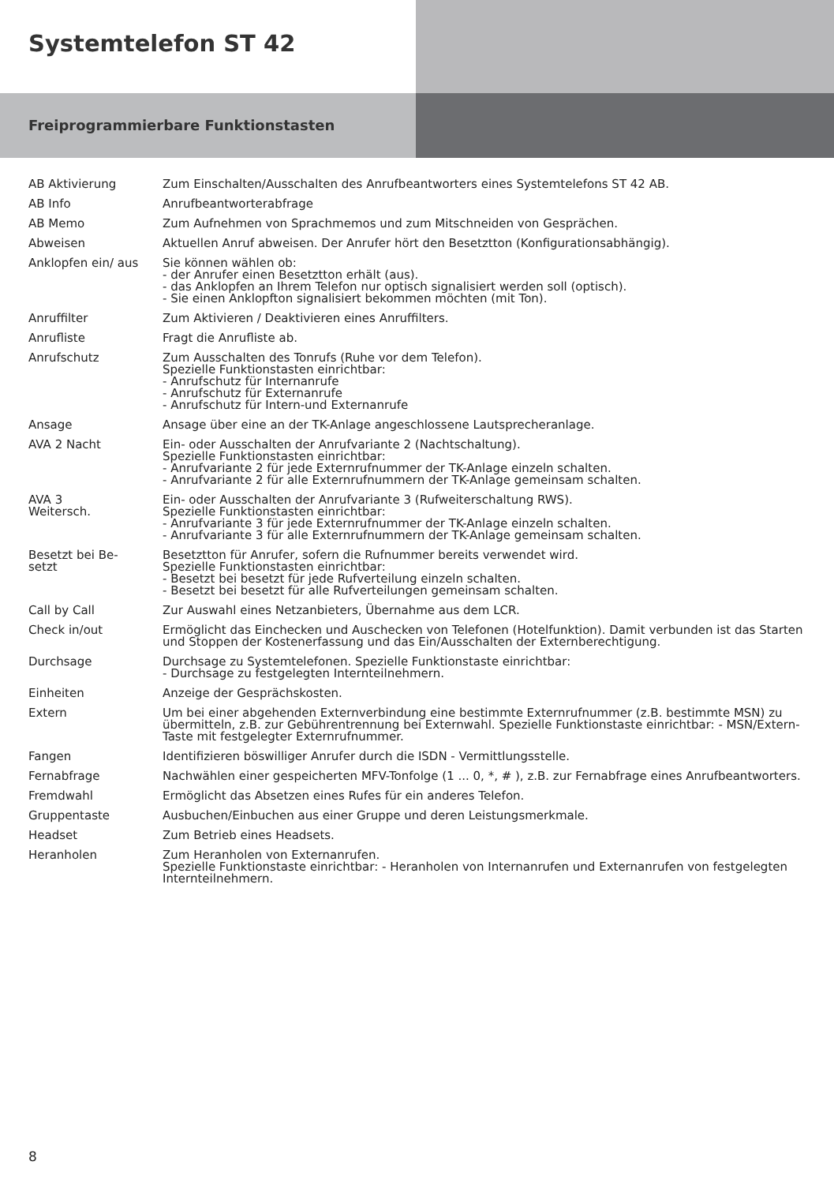Systemtelefon ST 42
Freiprogrammierbare Funktionstasten
| AB Aktivierung | Zum Einschalten/Ausschalten des Anrufbeantworters eines Systemtelefons ST 42 AB. |
| AB Info | Anrufbeantworterabfrage |
| AB Memo | Zum Aufnehmen von Sprachmemos und zum Mitschneiden von Gesprächen. |
| Abweisen | Aktuellen Anruf abweisen. Der Anrufer hört den Besetztton (Konfigurationsabhängig). |
| Anklopfen ein/ aus | Sie können wählen ob: - der Anrufer einen Besetztton erhält (aus). - das Anklopfen an Ihrem Telefon nur optisch signalisiert werden soll (optisch). - Sie einen Anklopfton signalisiert bekommen möchten (mit Ton). |
| Anruffilter | Zum Aktivieren / Deaktivieren eines Anruffilters. |
| Anrufliste | Fragt die Anrufliste ab. |
| Anrufschutz | Zum Ausschalten des Tonrufs (Ruhe vor dem Telefon). Spezielle Funktionstasten einrichtbar: - Anrufschutz für Internanrufe - Anrufschutz für Externanrufe - Anrufschutz für Intern-und Externanrufe |
| Ansage | Ansage über eine an der TK-Anlage angeschlossene Lautsprecheranlage. |
| AVA 2 Nacht | Ein- oder Ausschalten der Anrufvariante 2 (Nachtschaltung). Spezielle Funktionstasten einrichtbar: - Anrufvariante 2 für jede Externrufnummer der TK-Anlage einzeln schalten. - Anrufvariante 2 für alle Externrufnummern der TK-Anlage gemeinsam schalten. |
| AVA 3 Weitersch. | Ein- oder Ausschalten der Anrufvariante 3 (Rufweiterschaltung RWS). Spezielle Funktionstasten einrichtbar: - Anrufvariante 3 für jede Externrufnummer der TK-Anlage einzeln schalten. - Anrufvariante 3 für alle Externrufnummern der TK-Anlage gemeinsam schalten. |
| Besetzt bei Be- setzt | Besetztton für Anrufer, sofern die Rufnummer bereits verwendet wird. Spezielle Funktionstasten einrichtbar: - Besetzt bei besetzt für jede Rufverteilung einzeln schalten. - Besetzt bei besetzt für alle Rufverteilungen gemeinsam schalten. |
| Call by Call | Zur Auswahl eines Netzanbieters, Übernahme aus dem LCR. |
| Check in/out | Ermöglicht das Einchecken und Auschecken von Telefonen (Hotelfunktion). Damit verbunden ist das Starten und Stoppen der Kostenerfassung und das Ein/Ausschalten der Externberechtigung. |
| Durchsage | Durchsage zu Systemtelefonen. Spezielle Funktionstaste einrichtbar: - Durchsage zu festgelegten Internteilnehmern. |
| Einheiten | Anzeige der Gesprächskosten. |
| Extern | Um bei einer abgehenden Externverbindung eine bestimmte Externrufnummer (z.B. bestimmte MSN) zu übermitteln, z.B. zur Gebührentrennung bei Externwahl. Spezielle Funktionstaste einrichtbar: - MSN/Extern-Taste mit festgelegter Externrufnummer. |
| Fangen | Identifizieren böswilliger Anrufer durch die ISDN - Vermittlungsstelle. |
| Fernabfrage | Nachwählen einer gespeicherten MFV-Tonfolge (1 ... 0, *, # ), z.B. zur Fernabfrage eines Anrufbeantworters. |
| Fremdwahl | Ermöglicht das Absetzen eines Rufes für ein anderes Telefon. |
| Gruppentaste | Ausbuchen/Einbuchen aus einer Gruppe und deren Leistungsmerkmale. |
| Headset | Zum Betrieb eines Headsets. |
| Heranholen | Zum Heranholen von Externanrufen. Spezielle Funktionstaste einrichtbar: - Heranholen von Internanrufen und Externanrufen von festgelegten Internteilnehmern. |
8